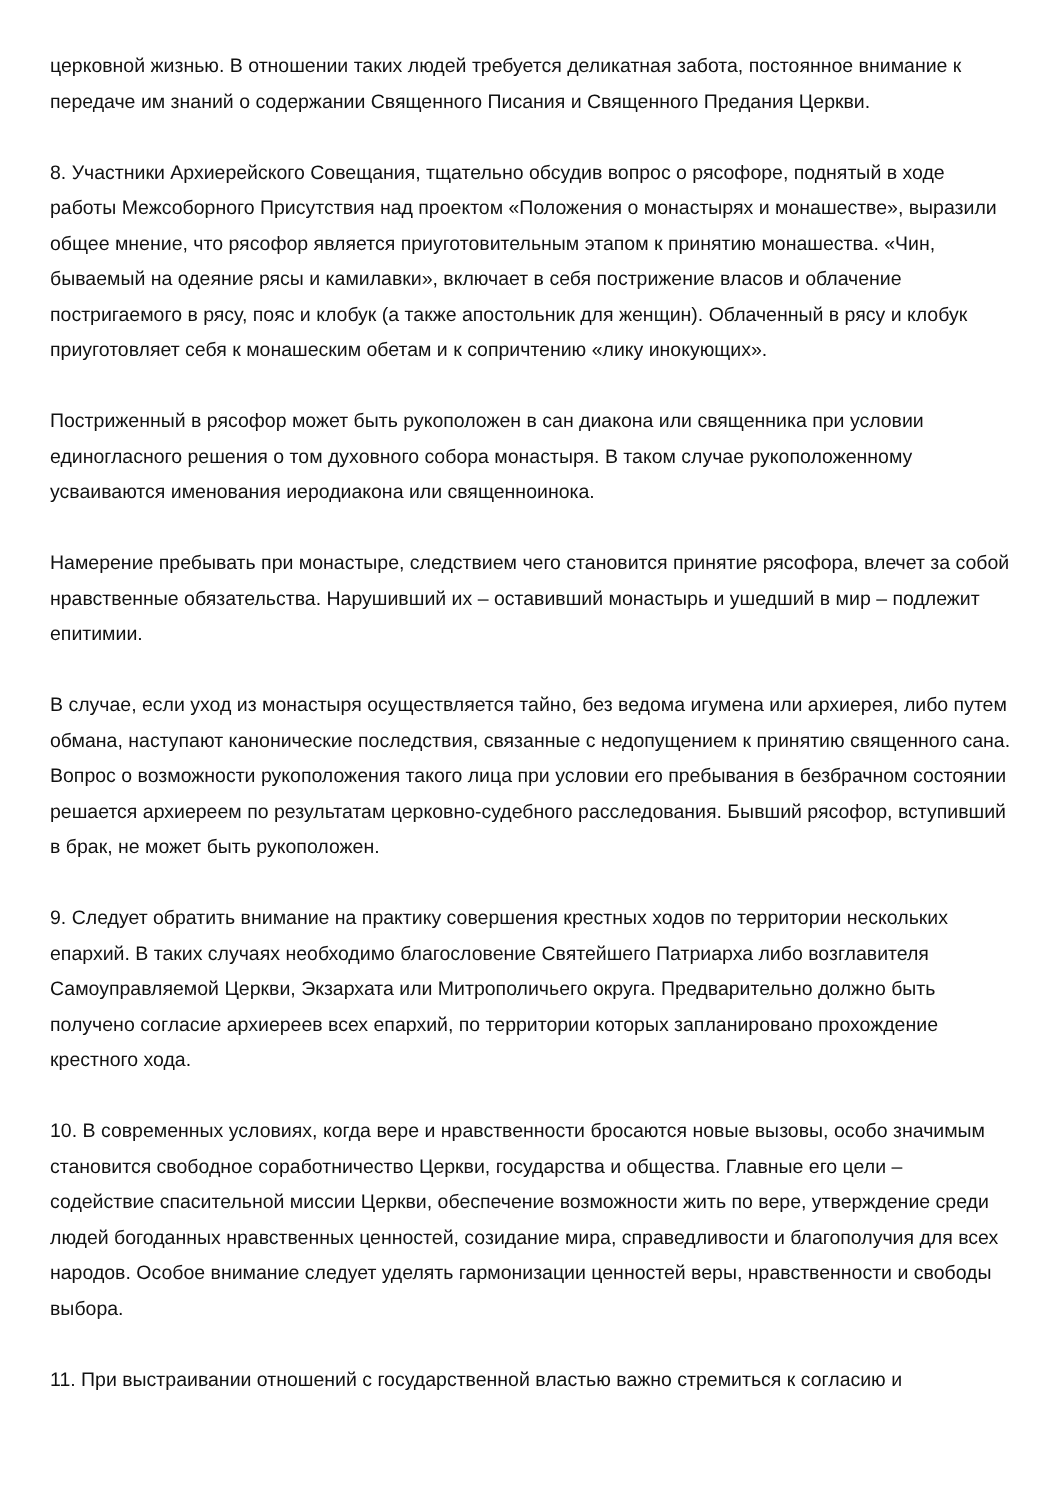церковной жизнью. В отношении таких людей требуется деликатная забота, постоянное внимание к передаче им знаний о содержании Священного Писания и Священного Предания Церкви.
8. Участники Архиерейского Совещания, тщательно обсудив вопрос о рясофоре, поднятый в ходе работы Межсоборного Присутствия над проектом «Положения о монастырях и монашестве», выразили общее мнение, что рясофор является приуготовительным этапом к принятию монашества. «Чин, бываемый на одеяние рясы и камилавки», включает в себя пострижение власов и облачение постригаемого в рясу, пояс и клобук (а также апостольник для женщин). Облаченный в рясу и клобук приуготовляет себя к монашеским обетам и к сопричтению «лику инокующих».
Постриженный в рясофор может быть рукоположен в сан диакона или священника при условии единогласного решения о том духовного собора монастыря. В таком случае рукоположенному усваиваются именования иеродиакона или священноинока.
Намерение пребывать при монастыре, следствием чего становится принятие рясофора, влечет за собой нравственные обязательства. Нарушивший их – оставивший монастырь и ушедший в мир – подлежит епитимии.
В случае, если уход из монастыря осуществляется тайно, без ведома игумена или архиерея, либо путем обмана, наступают канонические последствия, связанные с недопущением к принятию священного сана. Вопрос о возможности рукоположения такого лица при условии его пребывания в безбрачном состоянии решается архиереем по результатам церковно-судебного расследования. Бывший рясофор, вступивший в брак, не может быть рукоположен.
9. Следует обратить внимание на практику совершения крестных ходов по территории нескольких епархий. В таких случаях необходимо благословение Святейшего Патриарха либо возглавителя Самоуправляемой Церкви, Экзархата или Митрополичьего округа. Предварительно должно быть получено согласие архиереев всех епархий, по территории которых запланировано прохождение крестного хода.
10. В современных условиях, когда вере и нравственности бросаются новые вызовы, особо значимым становится свободное соработничество Церкви, государства и общества. Главные его цели – содействие спасительной миссии Церкви, обеспечение возможности жить по вере, утверждение среди людей богоданных нравственных ценностей, созидание мира, справедливости и благополучия для всех народов. Особое внимание следует уделять гармонизации ценностей веры, нравственности и свободы выбора.
11. При выстраивании отношений с государственной властью важно стремиться к согласию и